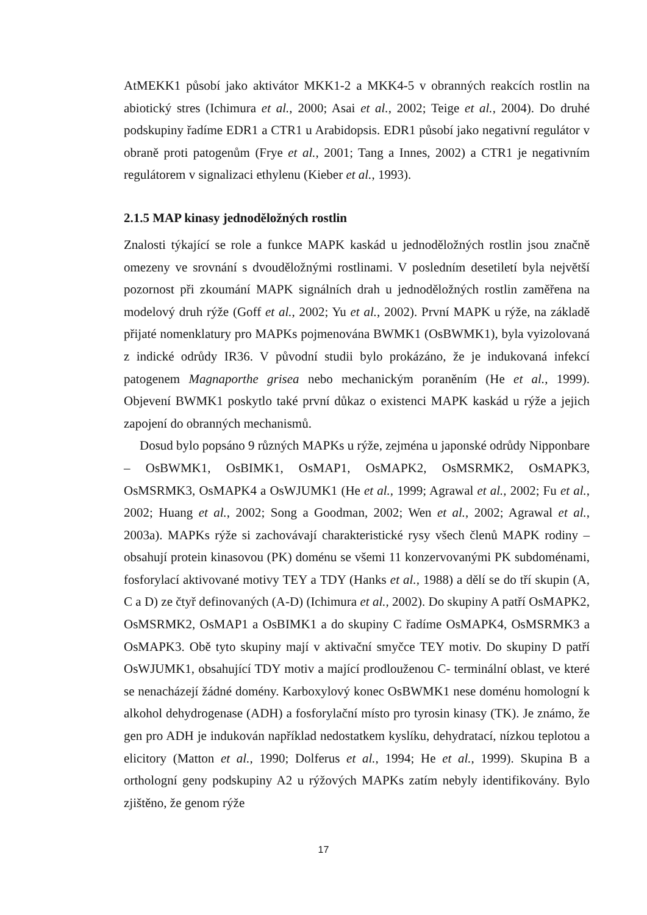AtMEKK1 působí jako aktivátor MKK1-2 a MKK4-5 v obranných reakcích rostlin na abiotický stres (Ichimura et al., 2000; Asai et al., 2002; Teige et al., 2004). Do druhé podskupiny řadíme EDR1 a CTR1 u Arabidopsis. EDR1 působí jako negativní regulátor v obraně proti patogenům (Frye et al., 2001; Tang a Innes, 2002) a CTR1 je negativním regulátorem v signalizaci ethylenu (Kieber et al., 1993).
2.1.5 MAP kinasy jednoděložných rostlin
Znalosti týkající se role a funkce MAPK kaskád u jednoděložných rostlin jsou značně omezeny ve srovnání s dvouděložnými rostlinami. V posledním desetiletí byla největší pozornost při zkoumání MAPK signálních drah u jednoděložných rostlin zaměřena na modelový druh rýže (Goff et al., 2002; Yu et al., 2002). První MAPK u rýže, na základě přijaté nomenklatury pro MAPKs pojmenována BWMK1 (OsBWMK1), byla vyizolovaná z indické odrůdy IR36. V původní studii bylo prokázáno, že je indukovaná infekcí patogenem Magnaporthe grisea nebo mechanickým poraněním (He et al., 1999). Objevení BWMK1 poskytlo také první důkaz o existenci MAPK kaskád u rýže a jejich zapojení do obranných mechanismů.
Dosud bylo popsáno 9 různých MAPKs u rýže, zejména u japonské odrůdy Nipponbare – OsBWMK1, OsBIMK1, OsMAP1, OsMAPK2, OsMSRMK2, OsMAPK3, OsMSRMK3, OsMAPK4 a OsWJUMK1 (He et al., 1999; Agrawal et al., 2002; Fu et al., 2002; Huang et al., 2002; Song a Goodman, 2002; Wen et al., 2002; Agrawal et al., 2003a). MAPKs rýže si zachovávají charakteristické rysy všech členů MAPK rodiny – obsahují protein kinasovou (PK) doménu se všemi 11 konzervovanými PK subdoménami, fosforylací aktivované motivy TEY a TDY (Hanks et al., 1988) a dělí se do tří skupin (A, C a D) ze čtyř definovaných (A-D) (Ichimura et al., 2002). Do skupiny A patří OsMAPK2, OsMSRMK2, OsMAP1 a OsBIMK1 a do skupiny C řadíme OsMAPK4, OsMSRMK3 a OsMAPK3. Obě tyto skupiny mají v aktivační smyčce TEY motiv. Do skupiny D patří OsWJUMK1, obsahující TDY motiv a mající prodlouženou C- terminální oblast, ve které se nenacházejí žádné domény. Karboxylový konec OsBWMK1 nese doménu homologní k alkohol dehydrogenase (ADH) a fosforylační místo pro tyrosin kinasy (TK). Je známo, že gen pro ADH je indukován například nedostatkem kyslíku, dehydratací, nízkou teplotou a elicitory (Matton et al., 1990; Dolferus et al., 1994; He et al., 1999). Skupina B a orthologní geny podskupiny A2 u rýžových MAPKs zatím nebyly identifikovány. Bylo zjištěno, že genom rýže
17